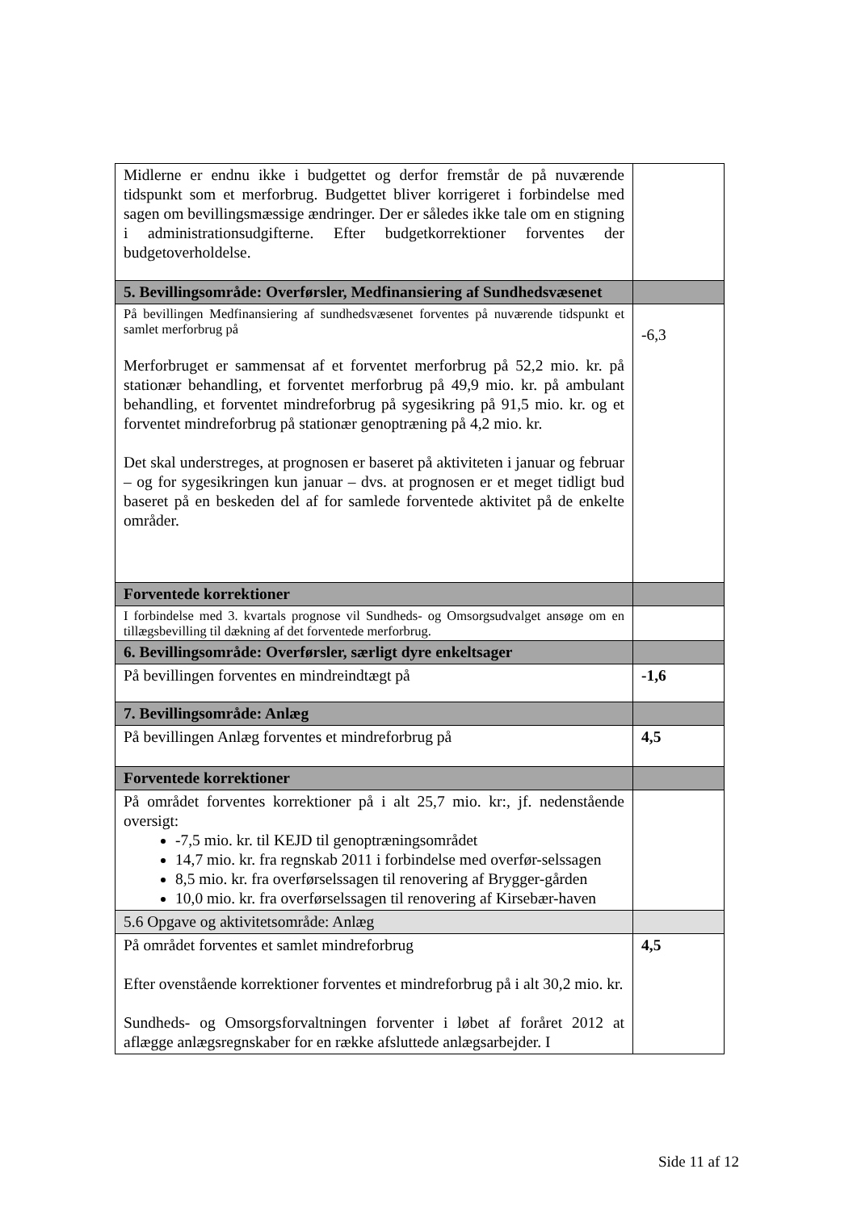| Midlerne er endnu ikke i budgettet og derfor fremstår de på nuværende tidspunkt som et merforbrug. Budgettet bliver korrigeret i forbindelse med sagen om bevillingsmæssige ændringer. Der er således ikke tale om en stigning i administrationsudgifterne. Efter budgetkorrektioner forventes der budgetoverholdelse. | |
| 5. Bevillingsområde: Overførsler, Medfinansiering af Sundhedsvæsenet | |
| På bevillingen Medfinansiering af sundhedsvæsenet forventes på nuværende tidspunkt et samlet merforbrug på Merforbruget er sammensat af et forventet merforbrug på 52,2 mio. kr. på stationær behandling, et forventet merforbrug på 49,9 mio. kr. på ambulant behandling, et forventet mindreforbrug på sygesikring på 91,5 mio. kr. og et forventet mindreforbrug på stationær genoptræning på 4,2 mio. kr. Det skal understreges, at prognosen er baseret på aktiviteten i januar og februar – og for sygesikringen kun januar – dvs. at prognosen er et meget tidligt bud baseret på en beskeden del af for samlede forventede aktivitet på de enkelte områder. | -6,3 |
| Forventede korrektioner | |
| I forbindelse med 3. kvartals prognose vil Sundheds- og Omsorgsudvalget ansøge om en tillægsbevilling til dækning af det forventede merforbrug. | |
| 6. Bevillingsområde: Overførsler, særligt dyre enkeltsager | |
| På bevillingen forventes en mindreindtægt på | -1,6 |
| 7. Bevillingsområde: Anlæg | |
| På bevillingen Anlæg forventes et mindreforbrug på | 4,5 |
| Forventede korrektioner | |
| På området forventes korrektioner på i alt 25,7 mio. kr:, jf. nedenstående oversigt: -7,5 mio. kr. til KEJD til genoptræningsområdet 14,7 mio. kr. fra regnskab 2011 i forbindelse med overfør-selssagen 8,5 mio. kr. fra overførselssagen til renovering af Brygger-gården 10,0 mio. kr. fra overførselssagen til renovering af Kirsebær-haven | |
| 5.6 Opgave og aktivitetsområde: Anlæg | |
| På området forventes et samlet mindreforbrug Efter ovenstående korrektioner forventes et mindreforbrug på i alt 30,2 mio. kr. Sundheds- og Omsorgsforvaltningen forventer i løbet af foråret 2012 at aflægge anlægsregnskaber for en række afsluttede anlægsarbejder. I | 4,5 |
Side 11 af 12